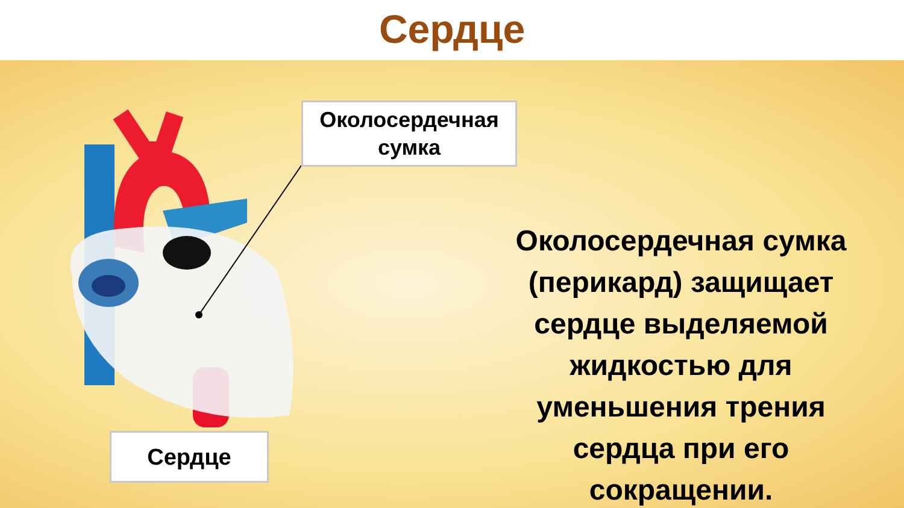Сердце
Околосердечная
сумка
Сердце
Околосердечная сумка (перикард) защищает сердце выделяемой жидкостью для уменьшения трения сердца при его сокращении.